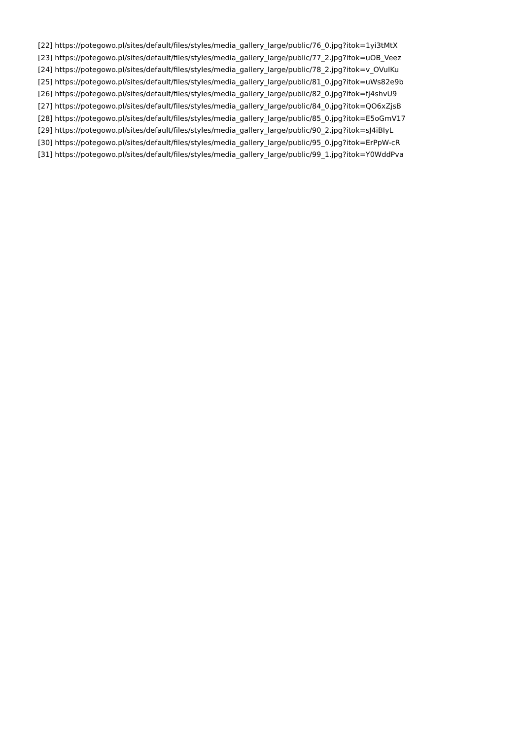[22] https://potegowo.pl/sites/default/files/styles/media_gallery_large/public/76_0.jpg?itok=1yi3tMtX
[23] https://potegowo.pl/sites/default/files/styles/media_gallery_large/public/77_2.jpg?itok=uOB_Veez
[24] https://potegowo.pl/sites/default/files/styles/media_gallery_large/public/78_2.jpg?itok=v_OVuIKu
[25] https://potegowo.pl/sites/default/files/styles/media_gallery_large/public/81_0.jpg?itok=uWs82e9b
[26] https://potegowo.pl/sites/default/files/styles/media_gallery_large/public/82_0.jpg?itok=fj4shvU9
[27] https://potegowo.pl/sites/default/files/styles/media_gallery_large/public/84_0.jpg?itok=QO6xZjsB
[28] https://potegowo.pl/sites/default/files/styles/media_gallery_large/public/85_0.jpg?itok=E5oGmV17
[29] https://potegowo.pl/sites/default/files/styles/media_gallery_large/public/90_2.jpg?itok=sJ4iBIyL
[30] https://potegowo.pl/sites/default/files/styles/media_gallery_large/public/95_0.jpg?itok=ErPpW-cR
[31] https://potegowo.pl/sites/default/files/styles/media_gallery_large/public/99_1.jpg?itok=Y0WddPva